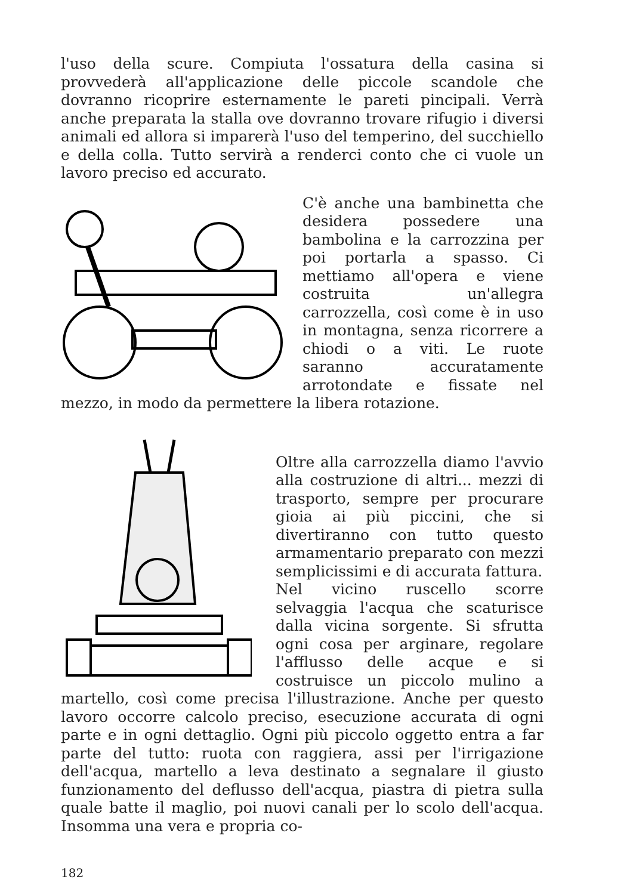l'uso della scure. Compiuta l'ossatura della casina si provvederà all'applicazione delle piccole scandole che dovranno ricoprire esternamente le pareti pincipali. Verrà anche preparata la stalla ove dovranno trovare rifugio i diversi animali ed allora si imparerà l'uso del temperino, del succhiello e della colla. Tutto servirà a renderci conto che ci vuole un lavoro preciso ed accurato.
C'è anche una bambinetta che desidera possedere una bambolina e la carrozzina per poi portarla a spasso. Ci mettiamo all'opera e viene costruita un'allegra carrozzella, così come è in uso in montagna, senza ricorrere a chiodi o a viti. Le ruote saranno accuratamente arrotondate e fissate nel mezzo, in modo da permettere la libera rotazione.
Oltre alla carrozzella diamo l'avvio alla costruzione di altri... mezzi di trasporto, sempre per procurare gioia ai più piccini, che si divertiranno con tutto questo armamentario preparato con mezzi semplicissimi e di accurata fattura.
Nel vicino ruscello scorre selvaggia l'acqua che scaturisce dalla vicina sorgente. Si sfrutta ogni cosa per arginare, regolare l'afflusso delle acque e si costruisce un piccolo mulino a martello, così come precisa l'illustrazione. Anche per questo lavoro occorre calcolo preciso, esecuzione accurata di ogni parte e in ogni dettaglio. Ogni più piccolo oggetto entra a far parte del tutto: ruota con raggiera, assi per l'irrigazione dell'acqua, martello a leva destinato a segnalare il giusto funzionamento del deflusso dell'acqua, piastra di pietra sulla quale batte il maglio, poi nuovi canali per lo scolo dell'acqua. Insomma una vera e propria co-
182